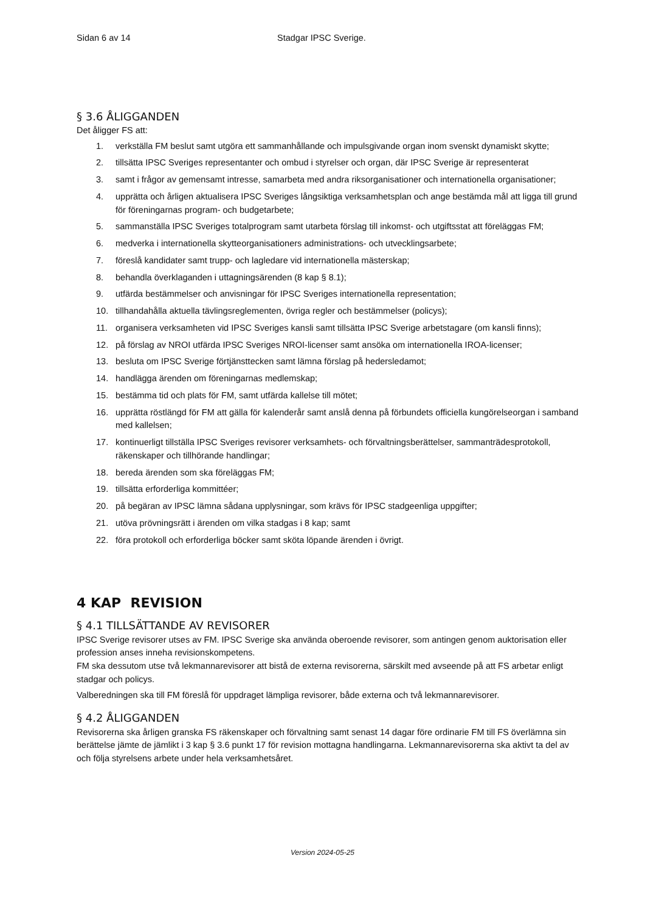Sidan 6 av 14 Stadgar IPSC Sverige.
§ 3.6 ÅLIGGANDEN
Det åligger FS att:
1. verkställa FM beslut samt utgöra ett sammanhållande och impulsgivande organ inom svenskt dynamiskt skytte;
2. tillsätta IPSC Sveriges representanter och ombud i styrelser och organ, där IPSC Sverige är representerat
3. samt i frågor av gemensamt intresse, samarbeta med andra riksorganisationer och internationella organisationer;
4. upprätta och årligen aktualisera IPSC Sveriges långsiktiga verksamhetsplan och ange bestämda mål att ligga till grund för föreningarnas program- och budgetarbete;
5. sammanställa IPSC Sveriges totalprogram samt utarbeta förslag till inkomst- och utgiftsstat att föreläggas FM;
6. medverka i internationella skytteorganisationers administrations- och utvecklingsarbete;
7. föreslå kandidater samt trupp- och lagledare vid internationella mästerskap;
8. behandla överklaganden i uttagningsärenden (8 kap § 8.1);
9. utfärda bestämmelser och anvisningar för IPSC Sveriges internationella representation;
10. tillhandahålla aktuella tävlingsreglementen, övriga regler och bestämmelser (policys);
11. organisera verksamheten vid IPSC Sveriges kansli samt tillsätta IPSC Sverige arbetstagare (om kansli finns);
12. på förslag av NROI utfärda IPSC Sveriges NROI-licenser samt ansöka om internationella IROA-licenser;
13. besluta om IPSC Sverige förtjänsttecken samt lämna förslag på hedersledamot;
14. handlägga ärenden om föreningarnas medlemskap;
15. bestämma tid och plats för FM, samt utfärda kallelse till mötet;
16. upprätta röstlängd för FM att gälla för kalenderår samt anslå denna på förbundets officiella kungörelseorgan i samband med kallelsen;
17. kontinuerligt tillställa IPSC Sveriges revisorer verksamhets- och förvaltningsberättelser, sammanträdesprotokoll, räkenskaper och tillhörande handlingar;
18. bereda ärenden som ska föreläggas FM;
19. tillsätta erforderliga kommittéer;
20. på begäran av IPSC lämna sådana upplysningar, som krävs för IPSC stadgeenliga uppgifter;
21. utöva prövningsrätt i ärenden om vilka stadgas i 8 kap; samt
22. föra protokoll och erforderliga böcker samt sköta löpande ärenden i övrigt.
4 KAP REVISION
§ 4.1 TILLSÄTTANDE AV REVISORER
IPSC Sverige revisorer utses av FM. IPSC Sverige ska använda oberoende revisorer, som antingen genom auktorisation eller profession anses inneha revisionskompetens.
FM ska dessutom utse två lekmannarevisorer att bistå de externa revisorerna, särskilt med avseende på att FS arbetar enligt stadgar och policys.
Valberedningen ska till FM föreslå för uppdraget lämpliga revisorer, både externa och två lekmannarevisorer.
§ 4.2 ÅLIGGANDEN
Revisorerna ska årligen granska FS räkenskaper och förvaltning samt senast 14 dagar före ordinarie FM till FS överlämna sin berättelse jämte de jämlikt i 3 kap § 3.6 punkt 17 för revision mottagna handlingarna. Lekmannarevisorerna ska aktivt ta del av och följa styrelsens arbete under hela verksamhetsåret.
Version 2024-05-25